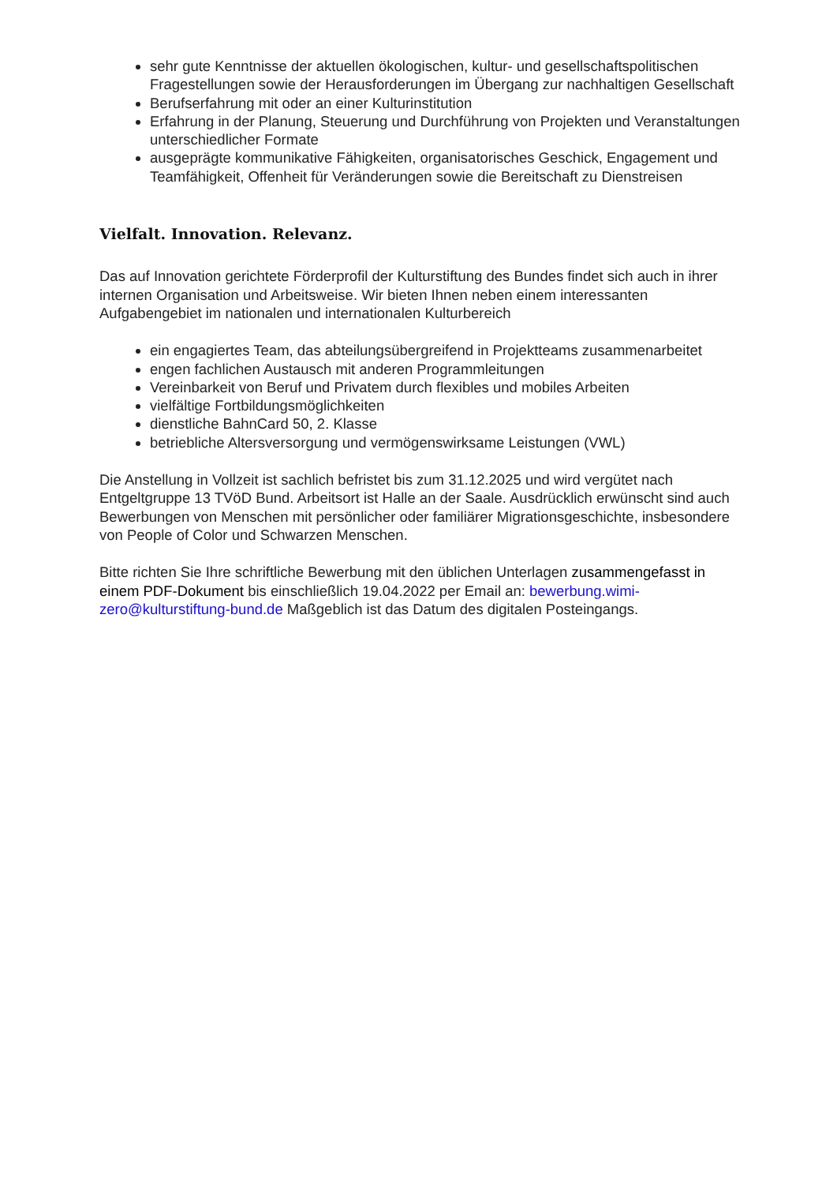sehr gute Kenntnisse der aktuellen ökologischen, kultur- und gesellschaftspolitischen Fragestellungen sowie der Herausforderungen im Übergang zur nachhaltigen Gesellschaft
Berufserfahrung mit oder an einer Kulturinstitution
Erfahrung in der Planung, Steuerung und Durchführung von Projekten und Veranstaltungen unterschiedlicher Formate
ausgeprägte kommunikative Fähigkeiten, organisatorisches Geschick, Engagement und Teamfähigkeit, Offenheit für Veränderungen sowie die Bereitschaft zu Dienstreisen
Vielfalt. Innovation. Relevanz.
Das auf Innovation gerichtete Förderprofil der Kulturstiftung des Bundes findet sich auch in ihrer internen Organisation und Arbeitsweise. Wir bieten Ihnen neben einem interessanten Aufgabengebiet im nationalen und internationalen Kulturbereich
ein engagiertes Team, das abteilungsübergreifend in Projektteams zusammenarbeitet
engen fachlichen Austausch mit anderen Programmleitungen
Vereinbarkeit von Beruf und Privatem durch flexibles und mobiles Arbeiten
vielfältige Fortbildungsmöglichkeiten
dienstliche BahnCard 50, 2. Klasse
betriebliche Altersversorgung und vermögenswirksame Leistungen (VWL)
Die Anstellung in Vollzeit ist sachlich befristet bis zum 31.12.2025 und wird vergütet nach Entgeltgruppe 13 TVöD Bund. Arbeitsort ist Halle an der Saale. Ausdrücklich erwünscht sind auch Bewerbungen von Menschen mit persönlicher oder familiärer Migrationsgeschichte, insbesondere von People of Color und Schwarzen Menschen.
Bitte richten Sie Ihre schriftliche Bewerbung mit den üblichen Unterlagen zusammengefasst in einem PDF-Dokument bis einschließlich 19.04.2022 per Email an: bewerbung.wimi-zero@kulturstiftung-bund.de Maßgeblich ist das Datum des digitalen Posteingangs.